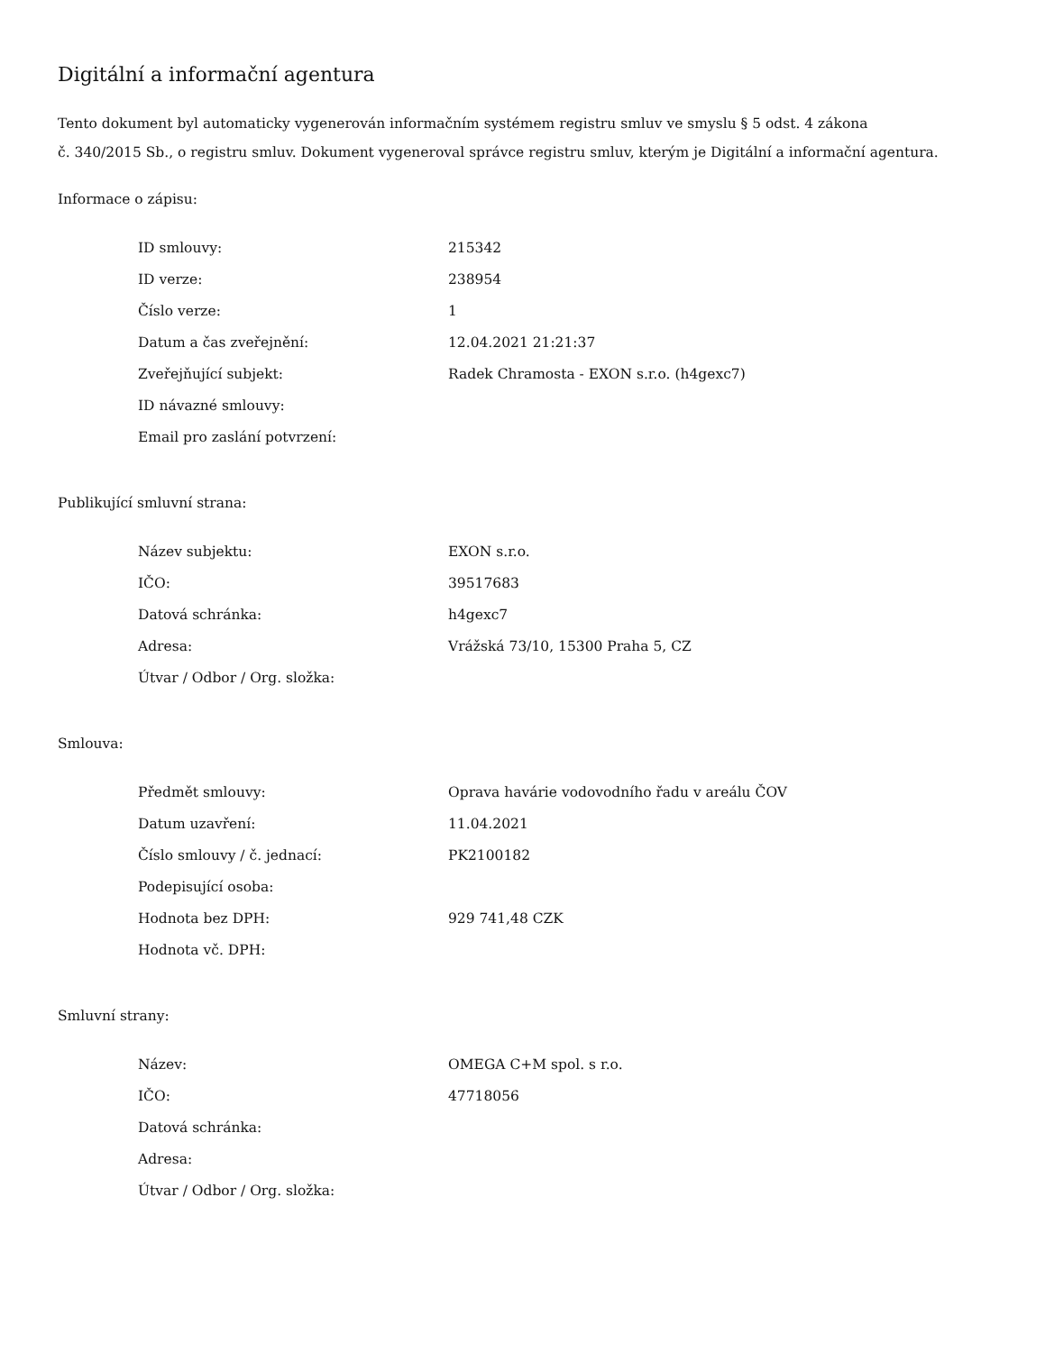Digitální a informační agentura
Tento dokument byl automaticky vygenerován informačním systémem registru smluv ve smyslu § 5 odst. 4 zákona
č. 340/2015 Sb., o registru smluv. Dokument vygeneroval správce registru smluv, kterým je Digitální a informační agentura.
Informace o zápisu:
| ID smlouvy: | 215342 |
| ID verze: | 238954 |
| Číslo verze: | 1 |
| Datum a čas zveřejnění: | 12.04.2021 21:21:37 |
| Zveřejňující subjekt: | Radek Chramosta - EXON s.r.o. (h4gexc7) |
| ID návazné smlouvy: | |
| Email pro zaslání potvrzení: | |
Publikující smluvní strana:
| Název subjektu: | EXON s.r.o. |
| IČO: | 39517683 |
| Datová schránka: | h4gexc7 |
| Adresa: | Vrážská 73/10, 15300 Praha 5, CZ |
| Útvar / Odbor / Org. složka: | |
Smlouva:
| Předmět smlouvy: | Oprava havárie vodovodního řadu v areálu ČOV |
| Datum uzavření: | 11.04.2021 |
| Číslo smlouvy / č. jednací: | PK2100182 |
| Podepisující osoba: | |
| Hodnota bez DPH: | 929 741,48 CZK |
| Hodnota vč. DPH: | |
Smluvní strany:
| Název: | OMEGA C+M spol. s r.o. |
| IČO: | 47718056 |
| Datová schránka: | |
| Adresa: | |
| Útvar / Odbor / Org. složka: | |